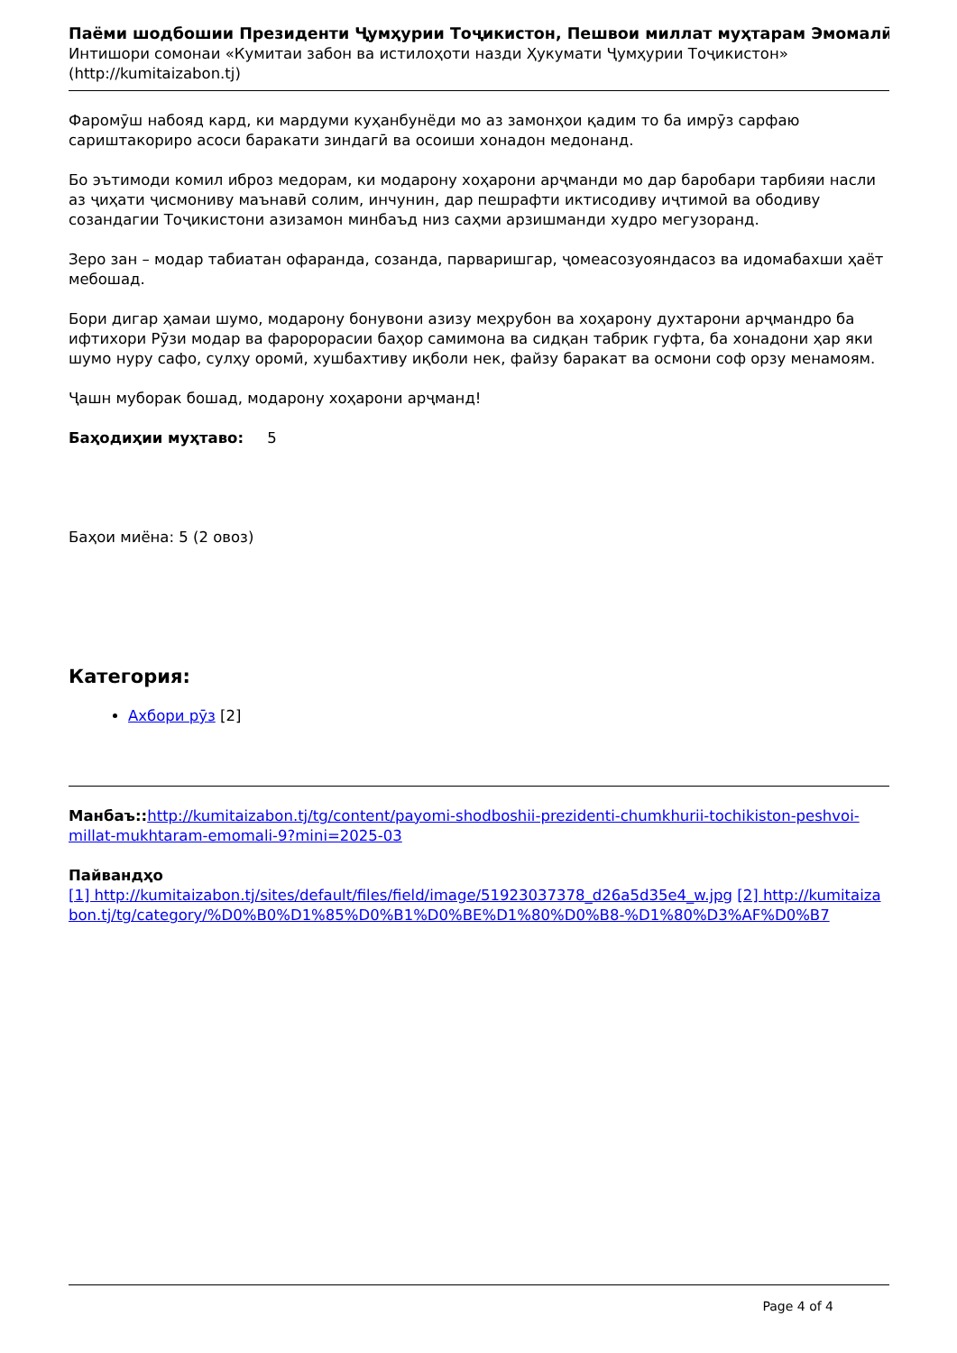Паёми шодбошии Президенти Ҷумҳурии Тоҷикистон, Пешвои миллат муҳтарам Эмомалӣ
Интишори сомонаи «Кумитаи забон ва истилоҳоти назди Ҳукумати Ҷумҳурии Тоҷикистон» (http://kumitaizabon.tj)
Фаромӯш набояд кард, ки мардуми куҳанбунёди мо аз замонҳои қадим то ба имрӯз сарфаю сариштакориро асоси баракати зиндагӣ ва осоиши хонадон медонанд.
Бо эътимоди комил иброз медорам, ки модарону хоҳарони арҷманди мо дар баробари тарбияи насли аз ҷиҳати ҷисмониву маънавӣ солим, инчунин, дар пешрафти иктисодиву иҷтимоӣ ва ободиву созандагии Тоҷикистони азизамон минбаъд низ саҳми арзишманди худро мегузоранд.
Зеро зан – модар табиатан офаранда, созанда, парваришгар, ҷомеасозуояндасоз ва идомабахши ҳаёт мебошад.
Бори дигар ҳамаи шумо, модарону бонувони азизу меҳрубон ва хоҳарону духтарони арҷмандро ба ифтихори Рӯзи модар ва фаророрасии баҳор самимона ва сидқан табрик гуфта, ба хонадони ҳар яки шумо нуру сафо, сулҳу оромӣ, хушбахтиву иқболи нек, файзу баракат ва осмони соф орзу менамоям.
Ҷашн муборак бошад, модарону хоҳарони арҷманд!
Баҳодиҳии муҳтаво: 5
Баҳои миёна: 5 (2 овоз)
Категория:
Ахбори рӯз [2]
Манбаъ:: http://kumitaizabon.tj/tg/content/payomi-shodboshii-prezidenti-chumkhurii-tochikiston-peshvoi-millat-mukhtaram-emomali-9?mini=2025-03
Пайвандҳо
[1] http://kumitaizabon.tj/sites/default/files/field/image/51923037378_d26a5d35e4_w.jpg [2] http://kumitaizabon.tj/tg/category/%D0%B0%D1%85%D0%B1%D0%BE%D1%80%D0%B8-%D1%80%D3%AF%D0%B7
Page 4 of 4